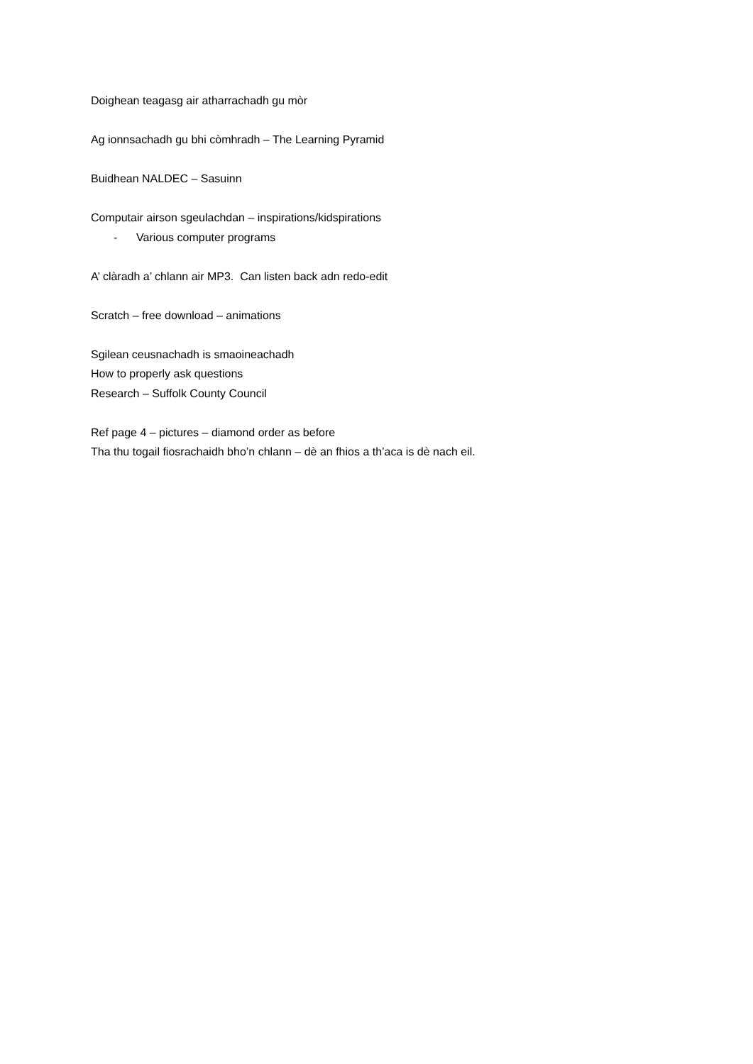Doighean teagasg air atharrachadh gu mòr
Ag ionnsachadh gu bhi còmhradh – The Learning Pyramid
Buidhean NALDEC – Sasuinn
Computair airson sgeulachdan – inspirations/kidspirations
- Various computer programs
A’ clàradh a’ chlann air MP3. Can listen back adn redo-edit
Scratch – free download – animations
Sgilean ceusnachadh is smaoineachadh
How to properly ask questions
Research – Suffolk County Council
Ref page 4 – pictures – diamond order as before
Tha thu togail fiosrachaidh bho’n chlann – dè an fhios a th’aca is dè nach eil.